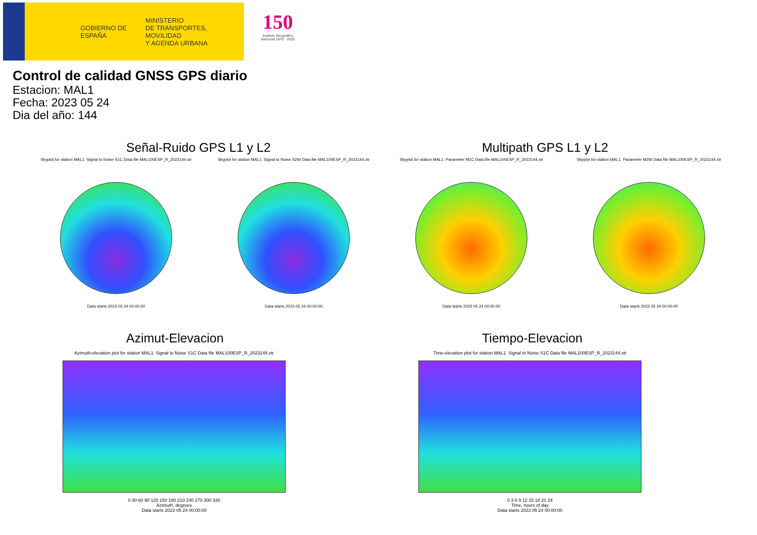GOBIERNO DE ESPAÑA
MINISTERIO
DE TRANSPORTES, MOVILIDAD
Y AGENDA URBANA
150
Instituto Geográfico Nacional 1870 - 2020
Control de calidad GNSS GPS diario
Estacion: MAL1
Fecha: 2023 05 24
Dia del año: 144
Señal-Ruido GPS L1 y L2 Multipath GPS L1 y L2
Skyplot for station MAL1. Signal to Noise S1C Data file MAL100ESP_R_2023144.xtr
Data starts 2023 05 24 00:00:00
Skyplot for station MAL1. Signal to Noise S2W Data file MAL100ESP_R_2023144.xtr
Data starts 2023 05 24 00:00:00
Skyplot for station MAL1. Parameter M1C Data file MAL100ESP_R_2023144.xtr
Data starts 2023 05 24 00:00:00
Skyplot for station MAL1. Parameter M2W Data file MAL100ESP_R_2023144.xtr
Data starts 2023 05 24 00:00:00
Azimut-Elevacion Tiempo-Elevacion
Azimuth-elevation plot for station MAL1. Signal to Noise S1C Data file MAL100ESP_R_2023144.xtr
0 30 60 90 120 150 180 210 240 270 300 330
Azimuth, degrees
Data starts 2023 05 24 00:00:00
Time-elevation plot for station MAL1. Signal to Noise S1C Data file MAL100ESP_R_2023144.xtr
0 3 6 9 12 15 18 21 24
Time, hours of day
Data starts 2023 05 24 00:00:00